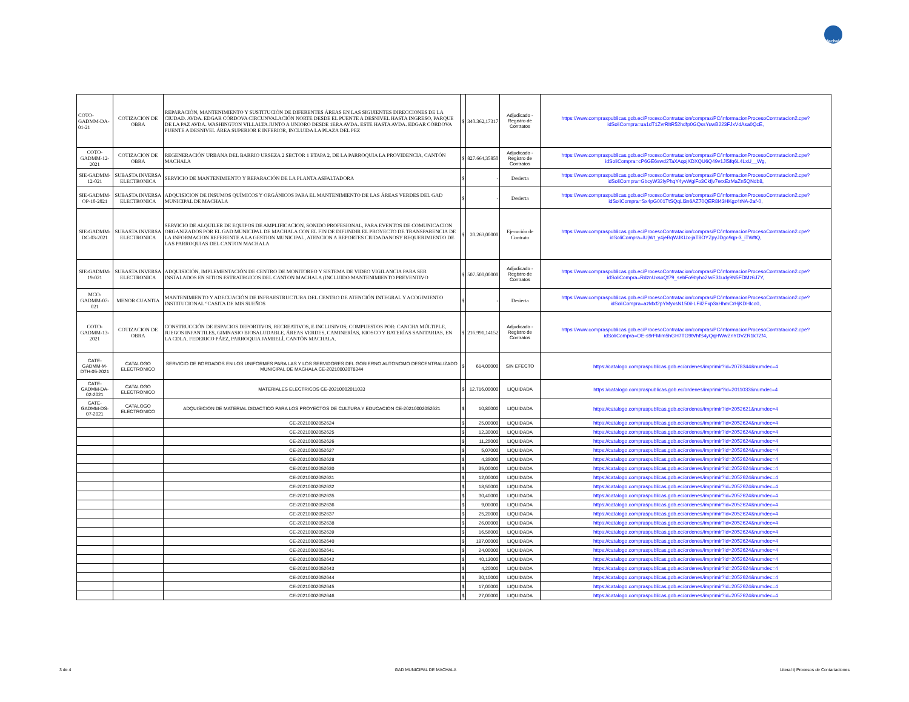Machala
| COTO-GADMM-DA-01-21 | COTIZACION DE OBRA | REPARACIÓN, MANTENIMIENTO Y SUSTITUCIÓN DE DIFERENTES ÁREAS EN LAS SIGUIENTES DIRECCIONES DE LA CIUDAD. AVDA. EDGAR CÓRDOVA CIRCUNVALACIÓN NORTE DESDE EL PUENTE A DESNIVEL HASTA INGRESO, PARQUE DE LA PAZ AVDA. WASHINGTON VILLALTA JUNTO A UNIORO DESDE 1ERA AVDA. ESTE HASTA AVDA. EDGAR CÓRDOVA PUENTE A DESNIVEL ÁREA SUPERIOR E INFERIOR, INCLUIDA LA PLAZA DEL PEZ | $ | 340.362,17317 | Adjudicado - Registro de Contratos | https://www.compraspublicas.gob.ec/ProcesoContratacion/compras/PC/informacionProcesoContratacion2.cpe?idSoliCompra=ua1dT1ZvrRltR52hdfp0GQssYuwB223FJxVdAsa0QcE, |
| COTO-GADMM-12-2021 | COTIZACION DE OBRA | REGENERACIÓN URBANA DEL BARRIO URSEZA 2 SECTOR 1 ETAPA 2, DE LA PARROQUIA LA PROVIDENCIA, CANTÓN MACHALA | $ | 827.664,35850 | Adjudicado - Registro de Contratos | https://www.compraspublicas.gob.ec/ProcesoContratacion/compras/PC/informacionProcesoContratacion2.cpe?idSoliCompra=cP6GE6swd2TaXAqojXDXQU6Q49v1JlSfq6L4LxU__Wg, |
| SIE-GADMM-12-021 | SUBASTA INVERSA ELECTRONICA | SERVICIO DE MANTENIMIENTO Y REPARACIÓN DE LA PLANTA ASFALTADORA | $ | - | Desierta | https://www.compraspublicas.gob.ec/ProcesoContratacion/compras/PC/informacionProcesoContratacion2.cpe?idSoliCompra=GbcyW32lyPhqY4yvWgiFo3Ckfjv7erxEzMaZn5QNdb8, |
| SIE-GADMM-OP-10-2021 | SUBASTA INVERSA ELECTRONICA | ADQUISICION DE INSUMOS QUÍMICOS Y ORGÁNICOS PARA EL MANTENIMIENTO DE LAS ÁREAS VERDES DEL GAD MUNICIPAL DE MACHALA | $ | - | Desierta | https://www.compraspublicas.gob.ec/ProcesoContratacion/compras/PC/informacionProcesoContratacion2.cpe?idSoliCompra=Sx4pG001TtSQqLl3n6AZ70QER8l43HKgz4tNA-2af-0, |
| SIE-GADMM-DC-03-2021 | SUBASTA INVERSA ELECTRONICA | SERVICIO DE ALQUILER DE EQUIPOS DE AMPLIFICACION, SONIDO PROFESIONAL, PARA EVENTOS DE COMUNICACION ORGANIZADOS POR EL GAD MUNICIPAL DE MACHALA CON EL FIN DE DIFUNDIR EL PROYECTO DE TRANSPARENCIA DE LA INFORMACION REFERENTE A LA GESTION MUNICIPAL, ATENCION A REPORTES CIUDADANOSY REQUERIMIENTO DE LAS PARROQUIAS DEL CANTON MACHALA | $ | 20.263,00000 | Ejecución de Contrato | https://www.compraspublicas.gob.ec/ProcesoContratacion/compras/PC/informacionProcesoContratacion2.cpe?idSoliCompra=lUjWt_y4jeBqWJKUx-jaT8OYZpyJDgo9qp-3_iTWftQ, |
| SIE-GADMM-19-021 | SUBASTA INVERSA ELECTRONICA | ADQUISICIÓN, IMPLEMENTACIÓN DE CENTRO DE MONITOREO Y SISTEMA DE VIDEO VIGILANCIA PARA SER INSTALADOS EN SITIOS ESTRATEGICOS DEL CANTON MACHALA (INCLUIDO MANTENIMIENTO PREVENTIVO | $ | 507.500,00000 | Adjudicado - Registro de Contratos | https://www.compraspublicas.gob.ec/ProcesoContratacion/compras/PC/informacionProcesoContratacion2.cpe?idSoliCompra=RdznUxsoQf79_sebFo9byho2lwE31udy9N5FDMz6J7Y, |
| MCO-GADMM-07-021 | MENOR CUANTIA | MANTENIMIENTO Y ADECUACIÓN DE INFRAESTRUCTURA DEL CENTRO DE ATENCIÓN INTEGRAL Y ACOGIMIENTO INSTITUCIONAL “CASITA DE MIS SUEÑOS | $ | - | Desierta | https://www.compraspublicas.gob.ec/ProcesoContratacion/compras/PC/informacionProcesoContratacion2.cpe?idSoliCompra=azMxf2pYMyxsN150il-LFil2Fxp3aHhmCrHjKDHIco0, |
| COTO-GADMM-13-2021 | COTIZACION DE OBRA | CONSTRUCCIÓN DE ESPACIOS DEPORTIVOS, RECREATIVOS, E INCLUSIVOS; COMPUESTOS POR: CANCHA MÚLTIPLE, JUEGOS INFANTILES, GIMNASIO BIOSALUDABLE, ÁREAS VERDES, CAMINERÍAS, KIOSCO Y BATERÍAS SANITARIAS, EN LA CDLA. FEDERICO PÁEZ, PARROQUIA JAMBELÍ, CANTÓN MACHALA. | $ | 216.991,14152 | Adjudicado - Registro de Contratos | https://www.compraspublicas.gob.ec/ProcesoContratacion/compras/PC/informacionProcesoContratacion2.cpe?idSoliCompra=OE-s9rFMim5hGH7TG9tVhfS4yQqHWwZnYDVZR1k7Zf4, |
| CATE-GADMM-M-DTH-05-2021 | CATALOGO ELECTRONICO | SERVICIO DE BORDADOS EN LOS UNIFORMES PARA LAS Y LOS SERVIDORES DEL GOBIERNO AUTONOMO DESCENTRALIZADO MUNICIPAL DE MACHALA CE-20210002078344 | $ | 614,00000 | SIN EFECTO | https://catalogo.compraspublicas.gob.ec/ordenes/imprimir?id=2078344&numdec=4 |
| CATE-GADMM-DA-02-2021 | CATALOGO ELECTRONICO | MATERIALES ELECTRICOS CE-20210002011033 | $ | 12.716,00000 | LIQUIDADA | https://catalogo.compraspublicas.gob.ec/ordenes/imprimir?id=2011033&numdec=4 |
| CATE-GADMM-DS-07-2021 | CATALOGO ELECTRONICO | ADQUISICION DE MATERIAL DIDACTICO PARA LOS PROYECTOS DE CULTURA Y EDUCACION CE-20210002052621 | $ | 10,80000 | LIQUIDADA | https://catalogo.compraspublicas.gob.ec/ordenes/imprimir?id=2052621&numdec=4 |
| | | CE-20210002052624 | $ | 25,00000 | LIQUIDADA | https://catalogo.compraspublicas.gob.ec/ordenes/imprimir?id=2052624&numdec=4 |
| | | CE-20210002052625 | $ | 12,30000 | LIQUIDADA | https://catalogo.compraspublicas.gob.ec/ordenes/imprimir?id=2052624&numdec=4 |
| | | CE-20210002052626 | $ | 11,25000 | LIQUIDADA | https://catalogo.compraspublicas.gob.ec/ordenes/imprimir?id=2052624&numdec=4 |
| | | CE-20210002052627 | $ | 5,07000 | LIQUIDADA | https://catalogo.compraspublicas.gob.ec/ordenes/imprimir?id=2052624&numdec=4 |
| | | CE-20210002052628 | $ | 4,35000 | LIQUIDADA | https://catalogo.compraspublicas.gob.ec/ordenes/imprimir?id=2052624&numdec=4 |
| | | CE-20210002052630 | $ | 35,00000 | LIQUIDADA | https://catalogo.compraspublicas.gob.ec/ordenes/imprimir?id=2052624&numdec=4 |
| | | CE-20210002052631 | $ | 12,00000 | LIQUIDADA | https://catalogo.compraspublicas.gob.ec/ordenes/imprimir?id=2052624&numdec=4 |
| | | CE-20210002052632 | $ | 18,50000 | LIQUIDADA | https://catalogo.compraspublicas.gob.ec/ordenes/imprimir?id=2052624&numdec=4 |
| | | CE-20210002052635 | $ | 30,40000 | LIQUIDADA | https://catalogo.compraspublicas.gob.ec/ordenes/imprimir?id=2052624&numdec=4 |
| | | CE-20210002052636 | $ | 9,00000 | LIQUIDADA | https://catalogo.compraspublicas.gob.ec/ordenes/imprimir?id=2052624&numdec=4 |
| | | CE-20210002052637 | $ | 25,20000 | LIQUIDADA | https://catalogo.compraspublicas.gob.ec/ordenes/imprimir?id=2052624&numdec=4 |
| | | CE-20210002052638 | $ | 26,00000 | LIQUIDADA | https://catalogo.compraspublicas.gob.ec/ordenes/imprimir?id=2052624&numdec=4 |
| | | CE-20210002052639 | $ | 16,56000 | LIQUIDADA | https://catalogo.compraspublicas.gob.ec/ordenes/imprimir?id=2052624&numdec=4 |
| | | CE-20210002052640 | $ | 187,00000 | LIQUIDADA | https://catalogo.compraspublicas.gob.ec/ordenes/imprimir?id=2052624&numdec=4 |
| | | CE-20210002052641 | $ | 24,00000 | LIQUIDADA | https://catalogo.compraspublicas.gob.ec/ordenes/imprimir?id=2052624&numdec=4 |
| | | CE-20210002052642 | $ | 40,13000 | LIQUIDADA | https://catalogo.compraspublicas.gob.ec/ordenes/imprimir?id=2052624&numdec=4 |
| | | CE-20210002052643 | $ | 4,20000 | LIQUIDADA | https://catalogo.compraspublicas.gob.ec/ordenes/imprimir?id=2052624&numdec=4 |
| | | CE-20210002052644 | $ | 30,10000 | LIQUIDADA | https://catalogo.compraspublicas.gob.ec/ordenes/imprimir?id=2052624&numdec=4 |
| | | CE-20210002052645 | $ | 17,00000 | LIQUIDADA | https://catalogo.compraspublicas.gob.ec/ordenes/imprimir?id=2052624&numdec=4 |
| | | CE-20210002052646 | $ | 27,00000 | LIQUIDADA | https://catalogo.compraspublicas.gob.ec/ordenes/imprimir?id=2052624&numdec=4 |
3 de 4 GAD MUNICIPAL DE MACHALA Literal i) Procesos de Contartaciones